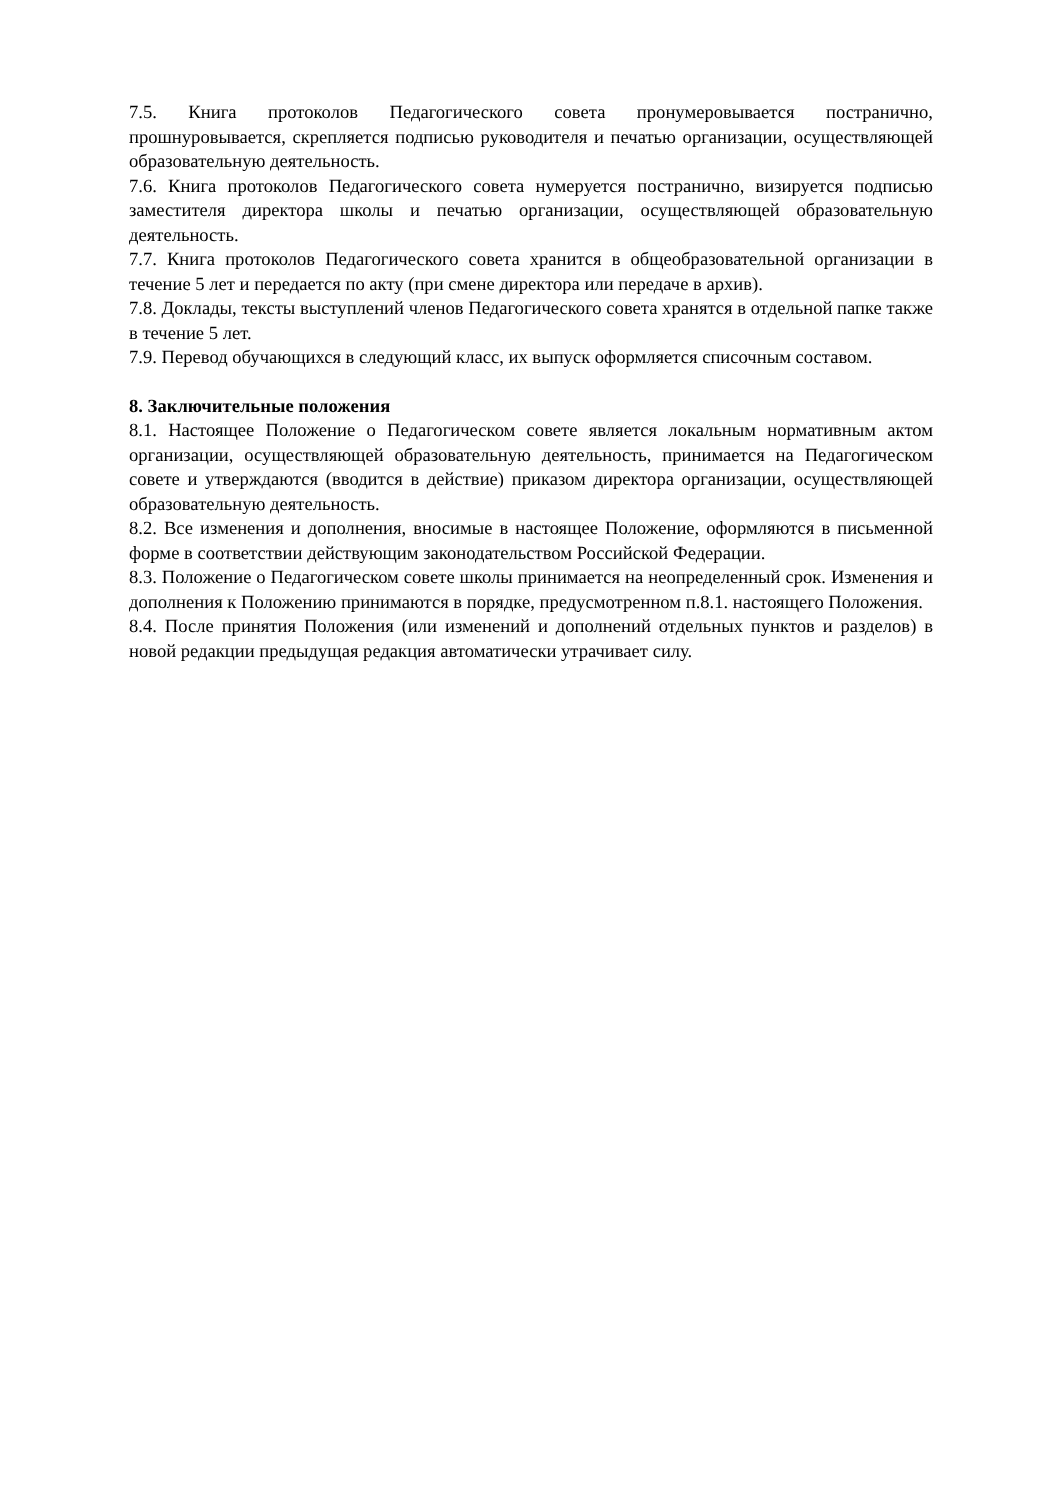7.5. Книга протоколов Педагогического совета пронумеровывается постранично, прошнуровывается, скрепляется подписью руководителя и печатью организации, осуществляющей образовательную деятельность.
7.6. Книга протоколов Педагогического совета нумеруется постранично, визируется подписью заместителя директора школы и печатью организации, осуществляющей образовательную деятельность.
7.7. Книга протоколов Педагогического совета хранится в общеобразовательной организации в течение 5 лет и передается по акту (при смене директора или передаче в архив).
7.8. Доклады, тексты выступлений членов Педагогического совета хранятся в отдельной папке также в течение 5 лет.
7.9. Перевод обучающихся в следующий класс, их выпуск оформляется списочным составом.
8. Заключительные положения
8.1. Настоящее Положение о Педагогическом совете является локальным нормативным актом организации, осуществляющей образовательную деятельность, принимается на Педагогическом совете и утверждаются (вводится в действие) приказом директора организации, осуществляющей образовательную деятельность.
8.2. Все изменения и дополнения, вносимые в настоящее Положение, оформляются в письменной форме в соответствии действующим законодательством Российской Федерации.
8.3. Положение о Педагогическом совете школы принимается на неопределенный срок. Изменения и дополнения к Положению принимаются в порядке, предусмотренном п.8.1. настоящего Положения.
8.4. После принятия Положения (или изменений и дополнений отдельных пунктов и разделов) в новой редакции предыдущая редакция автоматически утрачивает силу.